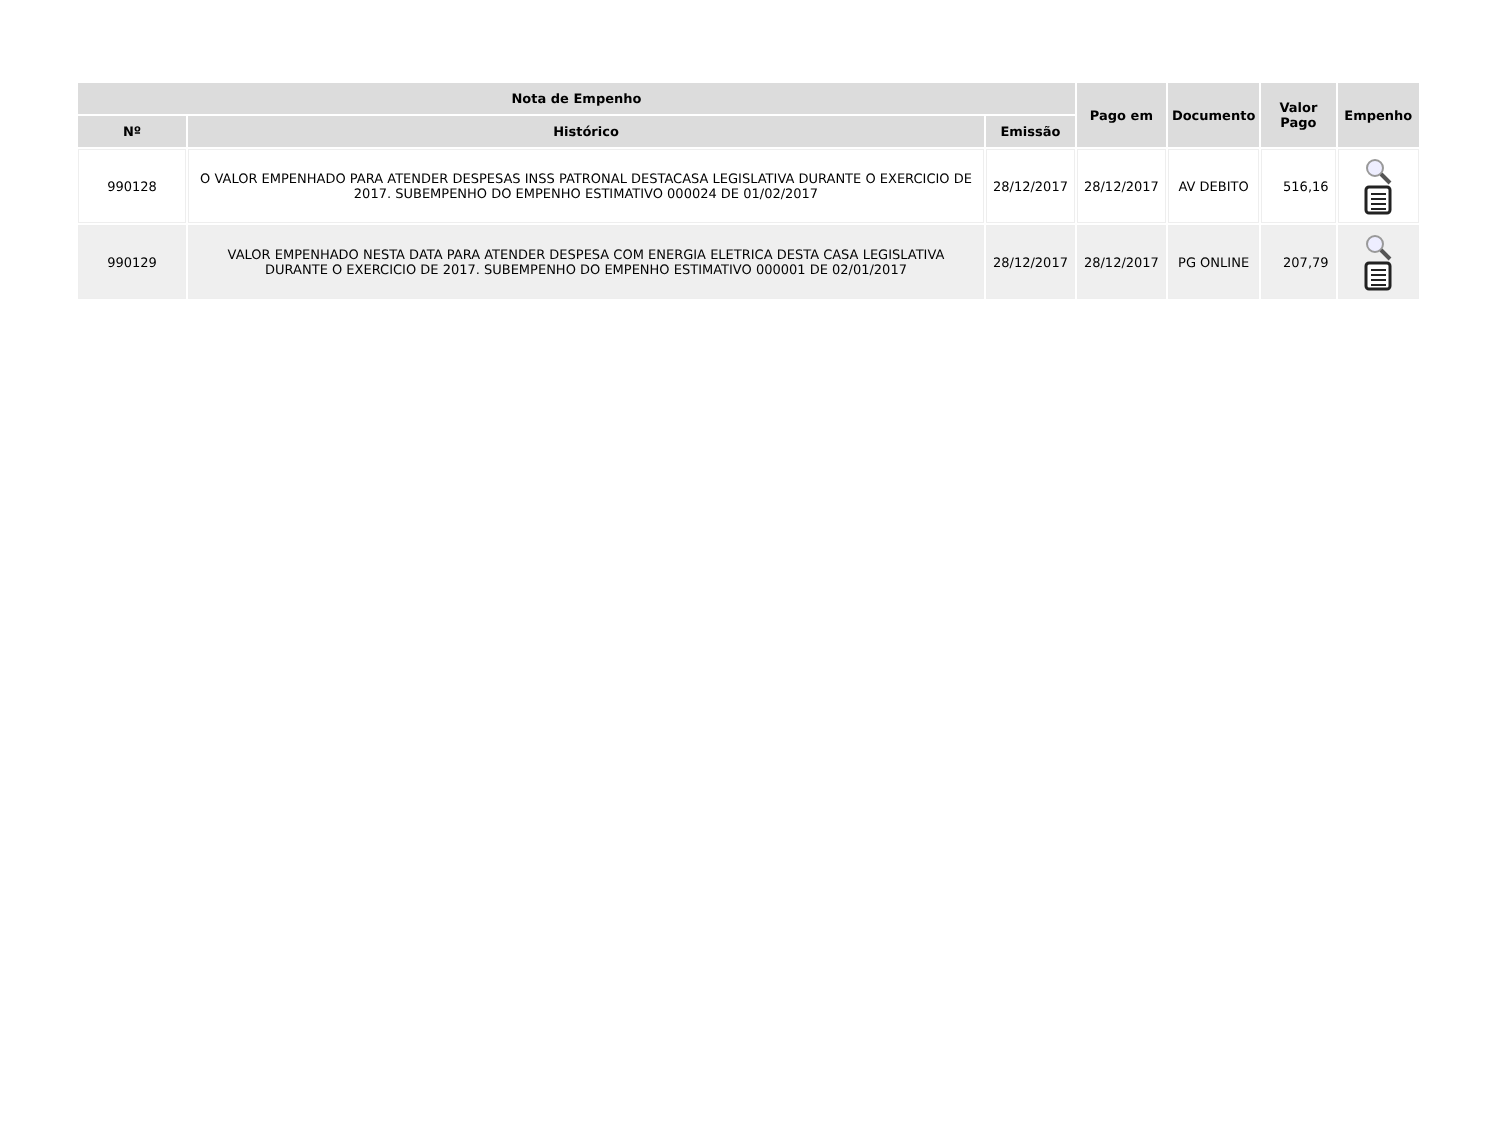| Nota de Empenho | | | Pago em | Documento | Valor Pago | Empenho |
| --- | --- | --- | --- | --- | --- | --- |
| Nº | Histórico | Emissão | | | | |
| 990128 | O VALOR EMPENHADO PARA ATENDER DESPESAS INSS PATRONAL DESTACASA LEGISLATIVA DURANTE O EXERCICIO DE 2017. SUBEMPENHO DO EMPENHO ESTIMATIVO 000024 DE 01/02/2017 | 28/12/2017 | 28/12/2017 | AV DEBITO | 516,16 | |
| 990129 | VALOR EMPENHADO NESTA DATA PARA ATENDER DESPESA COM ENERGIA ELETRICA DESTA CASA LEGISLATIVA DURANTE O EXERCICIO DE 2017. SUBEMPENHO DO EMPENHO ESTIMATIVO 000001 DE 02/01/2017 | 28/12/2017 | 28/12/2017 | PG ONLINE | 207,79 | |